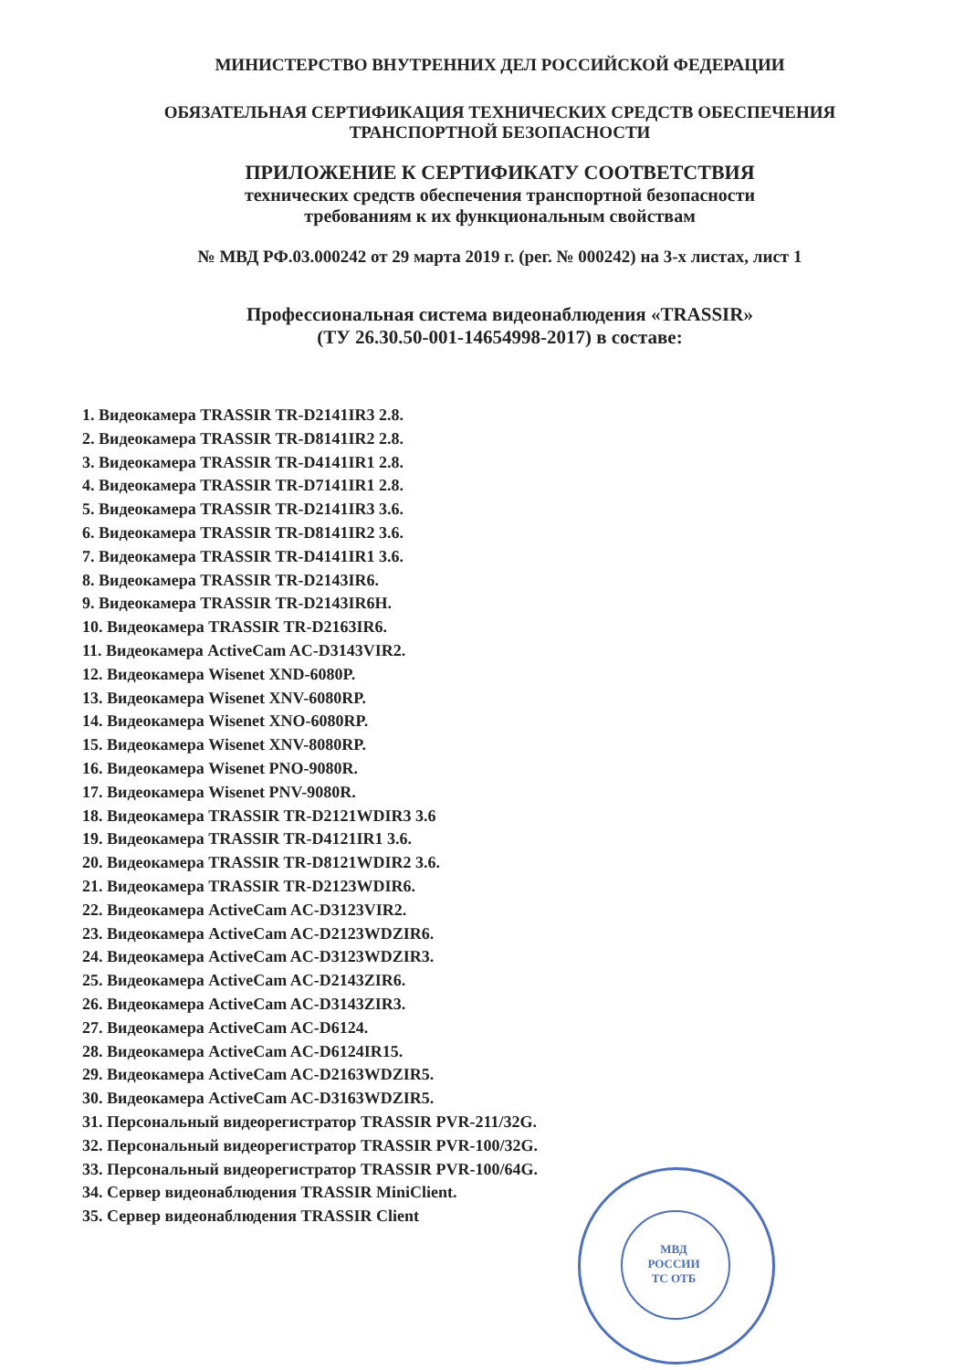МИНИСТЕРСТВО ВНУТРЕННИХ ДЕЛ РОССИЙСКОЙ ФЕДЕРАЦИИ
ОБЯЗАТЕЛЬНАЯ СЕРТИФИКАЦИЯ ТЕХНИЧЕСКИХ СРЕДСТВ ОБЕСПЕЧЕНИЯ
ТРАНСПОРТНОЙ БЕЗОПАСНОСТИ
ПРИЛОЖЕНИЕ К СЕРТИФИКАТУ СООТВЕТСТВИЯ
технических средств обеспечения транспортной безопасности
требованиям к их функциональным свойствам
№ МВД РФ.03.000242 от 29 марта 2019 г. (рег. № 000242) на 3-х листах, лист 1
Профессиональная система видеонаблюдения «TRASSIR»
(ТУ 26.30.50-001-14654998-2017) в составе:
1. Видеокамера TRASSIR TR-D2141IR3 2.8.
2. Видеокамера TRASSIR TR-D8141IR2 2.8.
3. Видеокамера TRASSIR TR-D4141IR1 2.8.
4. Видеокамера TRASSIR TR-D7141IR1 2.8.
5. Видеокамера TRASSIR TR-D2141IR3 3.6.
6. Видеокамера TRASSIR TR-D8141IR2 3.6.
7. Видеокамера TRASSIR TR-D4141IR1 3.6.
8. Видеокамера TRASSIR TR-D2143IR6.
9. Видеокамера TRASSIR TR-D2143IR6H.
10. Видеокамера TRASSIR TR-D2163IR6.
11. Видеокамера ActiveCam AC-D3143VIR2.
12. Видеокамера Wisenet XND-6080P.
13. Видеокамера Wisenet XNV-6080RP.
14. Видеокамера Wisenet XNO-6080RP.
15. Видеокамера Wisenet XNV-8080RP.
16. Видеокамера Wisenet PNO-9080R.
17. Видеокамера Wisenet PNV-9080R.
18. Видеокамера TRASSIR TR-D2121WDIR3 3.6
19. Видеокамера TRASSIR TR-D4121IR1 3.6.
20. Видеокамера TRASSIR TR-D8121WDIR2 3.6.
21. Видеокамера TRASSIR TR-D2123WDIR6.
22. Видеокамера ActiveCam AC-D3123VIR2.
23. Видеокамера ActiveCam AC-D2123WDZIR6.
24. Видеокамера ActiveCam AC-D3123WDZIR3.
25. Видеокамера ActiveCam AC-D2143ZIR6.
26. Видеокамера ActiveCam AC-D3143ZIR3.
27. Видеокамера ActiveCam AC-D6124.
28. Видеокамера ActiveCam AC-D6124IR15.
29. Видеокамера ActiveCam AC-D2163WDZIR5.
30. Видеокамера ActiveCam AC-D3163WDZIR5.
31. Персональный видеорегистратор TRASSIR PVR-211/32G.
32. Персональный видеорегистратор TRASSIR PVR-100/32G.
33. Персональный видеорегистратор TRASSIR PVR-100/64G.
34. Сервер видеонаблюдения TRASSIR MiniClient.
35. Сервер видеонаблюдения TRASSIR Client
МВД РОССИИ
ТС ОТБ